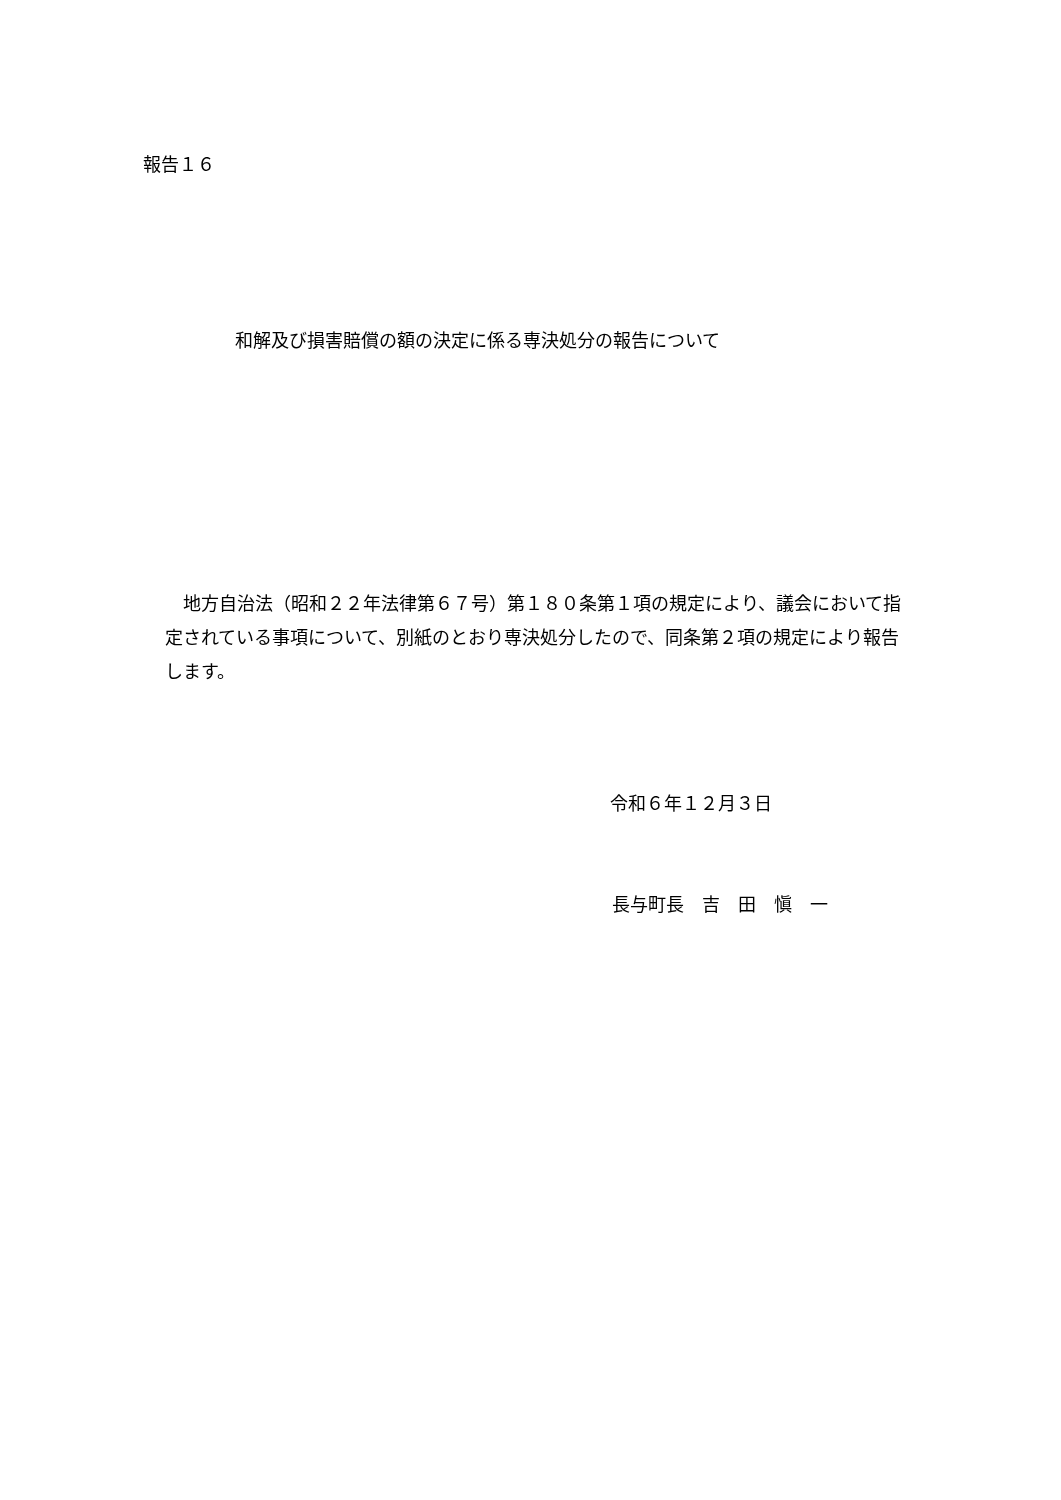報告１６
和解及び損害賠償の額の決定に係る専決処分の報告について
　地方自治法（昭和２２年法律第６７号）第１８０条第１項の規定により、議会において指定されている事項について、別紙のとおり専決処分したので、同条第２項の規定により報告します。
令和６年１２月３日
長与町長　吉　田　愼　一